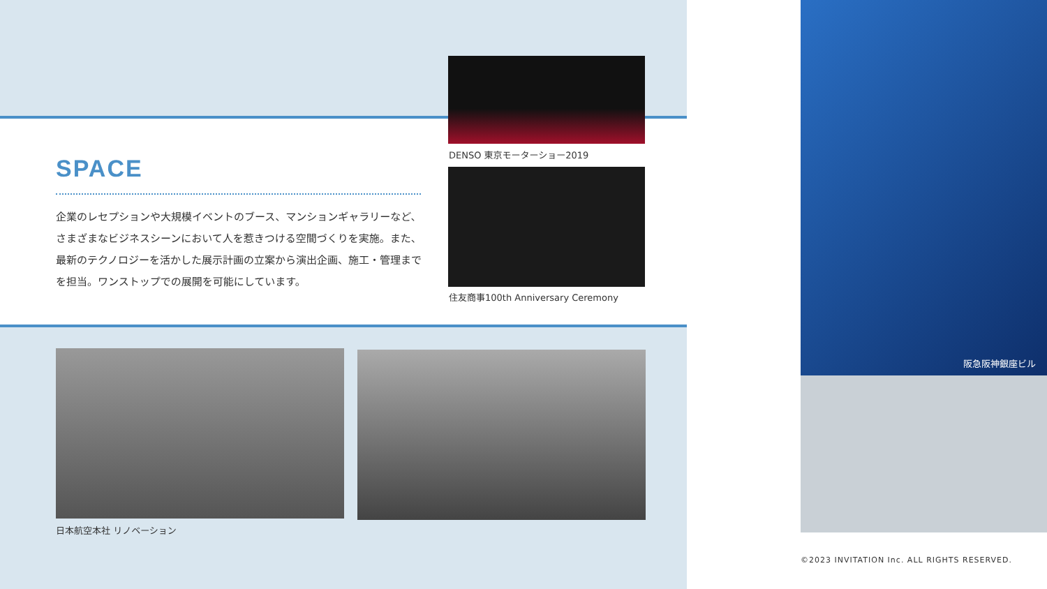DENSO 東京モーターショー2019
住友商事100th Anniversary Ceremony
SPACE
企業のレセプションや大規模イベントのブース、マンションギャラリーなど、さまざまなビジネスシーンにおいて人を惹きつける空間づくりを実施。また、最新のテクノロジーを活かした展示計画の立案から演出企画、施工・管理までを担当。ワンストップでの展開を可能にしています。
日本航空本社 リノベーション
阪急阪神銀座ビル
©2023 INVITATION Inc. ALL RIGHTS RESERVED.